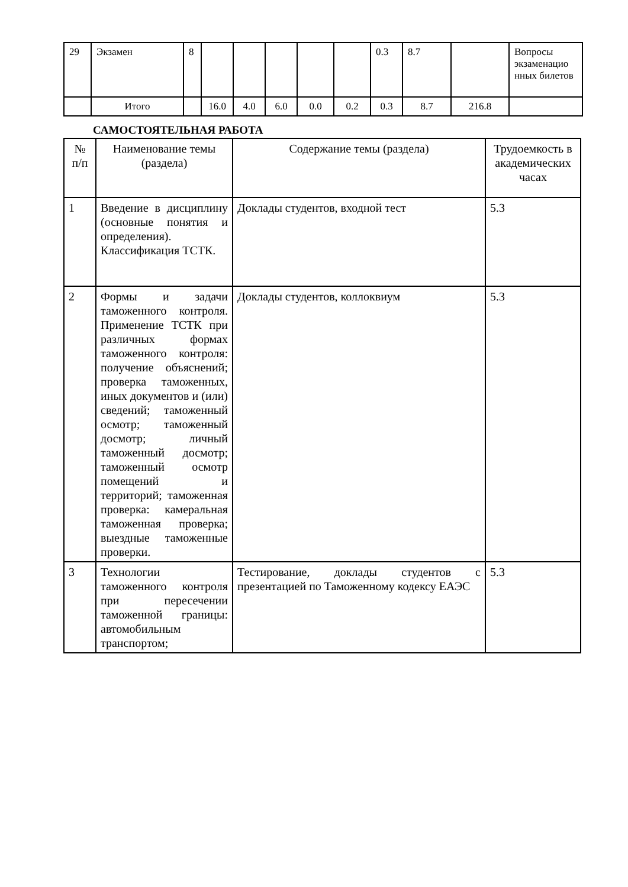| 29 | Экзамен | 8 | | | | | | 0.3 | 8.7 | | Вопросы экзаменацио нных билетов |
| | Итого | | 16.0 | 4.0 | 6.0 | 0.0 | 0.2 | 0.3 | 8.7 | 216.8 | |
САМОСТОЯТЕЛЬНАЯ РАБОТА
| № п/п | Наименование темы (раздела) | Содержание темы (раздела) | Трудоемкость в академических часах |
| --- | --- | --- | --- |
| 1 | Введение в дисциплину (основные понятия и определения). Классификация ТСТК. | Доклады студентов, входной тест | 5.3 |
| 2 | Формы и задачи таможенного контроля. Применение ТСТК при различных формах таможенного контроля: получение объяснений; проверка таможенных, иных документов и (или) сведений; таможенный осмотр; таможенный досмотр; личный таможенный досмотр; таможенный осмотр помещений и территорий; таможенная проверка: камеральная таможенная проверка; выездные таможенные проверки. | Доклады студентов, коллоквиум | 5.3 |
| 3 | Технологии таможенного контроля при пересечении таможенной границы: автомобильным транспортом; | Тестирование, доклады студентов с презентацией по Таможенному кодексу ЕАЭС | 5.3 |